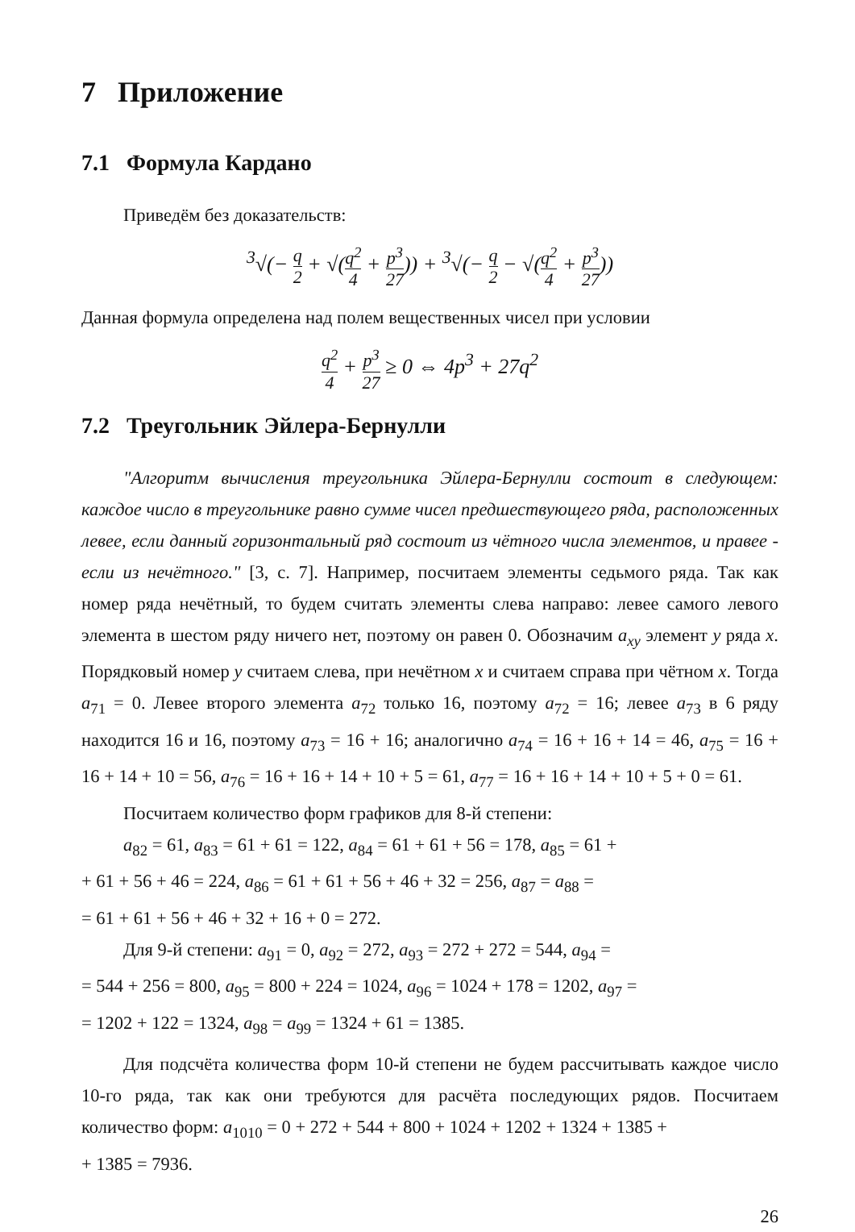7 Приложение
7.1 Формула Кардано
Приведём без доказательств:
<sup>3</sup>√(− q 2 + √(q<sup>2</sup> 4 + p<sup>3</sup> 27)) + <sup>3</sup>√(− q 2 − √(q<sup>2</sup> 4 + p<sup>3</sup> 27))
Данная формула определена над полем вещественных чисел при условии
q<sup>2</sup> 4 + p<sup>3</sup> 27 ≥ 0 ⇔ 4p<sup>3</sup> + 27q<sup>2</sup>
7.2 Треугольник Эйлера-Бернулли
"Алгоритм вычисления треугольника Эйлера-Бернулли состоит в следующем: каждое число в треугольнике равно сумме чисел предшествующего ряда, расположенных левее, если данный горизонтальный ряд состоит из чётного числа элементов, и правее - если из нечётного." [3, с. 7]. Например, посчитаем элементы седьмого ряда. Так как номер ряда нечётный, то будем считать элементы слева направо: левее самого левого элемента в шестом ряду ничего нет, поэтому он равен 0. Обозначим a<sub>xy</sub> элемент y ряда x. Порядковый номер y считаем слева, при нечётном x и считаем справа при чётном x. Тогда a<sub>71</sub> = 0. Левее второго элемента a<sub>72</sub> только 16, поэтому a<sub>72</sub> = 16; левее a<sub>73</sub> в 6 ряду находится 16 и 16, поэтому a<sub>73</sub> = 16 + 16; аналогично a<sub>74</sub> = 16 + 16 + 14 = 46, a<sub>75</sub> = 16 + 16 + 14 + 10 = 56, a<sub>76</sub> = 16 + 16 + 14 + 10 + 5 = 61, a<sub>77</sub> = 16 + 16 + 14 + 10 + 5 + 0 = 61.
Посчитаем количество форм графиков для 8-й степени:
a<sub>82</sub> = 61, a<sub>83</sub> = 61 + 61 = 122, a<sub>84</sub> = 61 + 61 + 56 = 178, a<sub>85</sub> = 61 +
+ 61 + 56 + 46 = 224, a<sub>86</sub> = 61 + 61 + 56 + 46 + 32 = 256, a<sub>87</sub> = a<sub>88</sub> =
= 61 + 61 + 56 + 46 + 32 + 16 + 0 = 272.
Для 9-й степени: a<sub>91</sub> = 0, a<sub>92</sub> = 272, a<sub>93</sub> = 272 + 272 = 544, a<sub>94</sub> =
= 544 + 256 = 800, a<sub>95</sub> = 800 + 224 = 1024, a<sub>96</sub> = 1024 + 178 = 1202, a<sub>97</sub> =
= 1202 + 122 = 1324, a<sub>98</sub> = a<sub>99</sub> = 1324 + 61 = 1385.
Для подсчёта количества форм 10-й степени не будем рассчитывать каждое число 10-го ряда, так как они требуются для расчёта последующих рядов. Посчитаем количество форм: a<sub>1010</sub> = 0 + 272 + 544 + 800 + 1024 + 1202 + 1324 + 1385 +
+ 1385 = 7936.
26